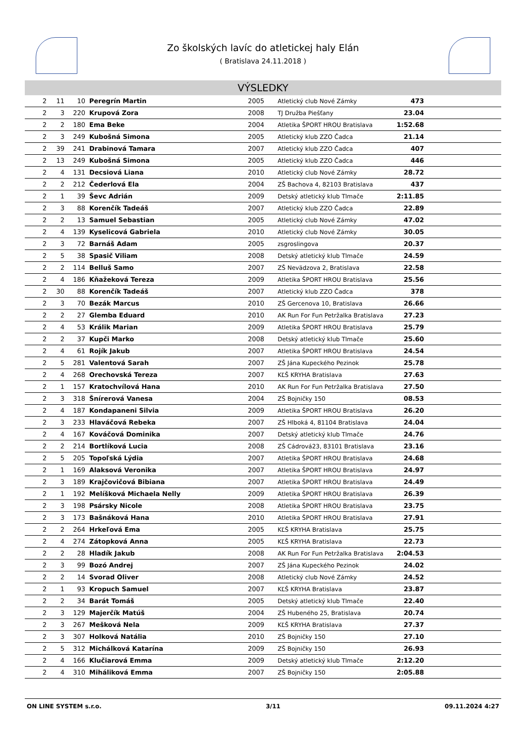Zo školských lavíc do atletickej haly Elán
( Bratislava 24.11.2018 )
VÝSLEDKY
| 2 | 11 | 10 | Peregrín Martin | 2005 | Atletický club Nové Zámky | 473 | |
| 2 | 3 | 220 | Krupová Zora | 2008 | TJ Družba Piešťany | 23.04 | |
| 2 | 2 | 180 | Ema Beke | 2004 | Atletika ŠPORT HROU Bratislava | 1:52.68 | |
| 2 | 3 | 249 | Kubošná Simona | 2005 | Atletický klub ZZO Čadca | 21.14 | |
| 2 | 39 | 241 | Drabinová Tamara | 2007 | Atletický klub ZZO Čadca | 407 | |
| 2 | 13 | 249 | Kubošná Simona | 2005 | Atletický klub ZZO Čadca | 446 | |
| 2 | 4 | 131 | Decsiová Liana | 2010 | Atletický club Nové Zámky | 28.72 | |
| 2 | 2 | 212 | Čederlová Ela | 2004 | ZŠ Bachova 4, 82103 Bratislava | 437 | |
| 2 | 1 | 39 | Ševc Adrián | 2009 | Detský atletický klub Tlmače | 2:11.85 | |
| 2 | 3 | 88 | Korenčík Tadeáš | 2007 | Atletický klub ZZO Čadca | 22.89 | |
| 2 | 2 | 13 | Samuel Sebastian | 2005 | Atletický club Nové Zámky | 47.02 | |
| 2 | 4 | 139 | Kyselicová Gabriela | 2010 | Atletický club Nové Zámky | 30.05 | |
| 2 | 3 | 72 | Barnáš Adam | 2005 | zsgroslingova | 20.37 | |
| 2 | 5 | 38 | Spasič Viliam | 2008 | Detský atletický klub Tlmače | 24.59 | |
| 2 | 2 | 114 | Belluš Samo | 2007 | ZŠ Nevädzova 2, Bratislava | 22.58 | |
| 2 | 4 | 186 | Kňažeková Tereza | 2009 | Atletika ŠPORT HROU Bratislava | 25.56 | |
| 2 | 30 | 88 | Korenčík Tadeáš | 2007 | Atletický klub ZZO Čadca | 378 | |
| 2 | 3 | 70 | Bezák Marcus | 2010 | ZŠ Gercenova 10, Bratislava | 26.66 | |
| 2 | 2 | 27 | Glemba Eduard | 2010 | AK Run For Fun Petržalka Bratislava | 27.23 | |
| 2 | 4 | 53 | Králik Marian | 2009 | Atletika ŠPORT HROU Bratislava | 25.79 | |
| 2 | 2 | 37 | Kupči Marko | 2008 | Detský atletický klub Tlmače | 25.60 | |
| 2 | 4 | 61 | Rojík Jakub | 2007 | Atletika ŠPORT HROU Bratislava | 24.54 | |
| 2 | 5 | 281 | Valentová Sarah | 2007 | ZŠ Jána Kupeckého Pezinok | 25.78 | |
| 2 | 4 | 268 | Orechovská Tereza | 2007 | KĽŠ KRYHA Bratislava | 27.63 | |
| 2 | 1 | 157 | Kratochvílová Hana | 2010 | AK Run For Fun Petržalka Bratislava | 27.50 | |
| 2 | 3 | 318 | Šnírerová Vanesa | 2004 | ZŠ Bojničky 150 | 08.53 | |
| 2 | 4 | 187 | Kondapaneni Silvia | 2009 | Atletika ŠPORT HROU Bratislava | 26.20 | |
| 2 | 3 | 233 | Hlaváčová Rebeka | 2007 | ZŠ Hlboká 4, 81104 Bratislava | 24.04 | |
| 2 | 4 | 167 | Kováčová Dominika | 2007 | Detský atletický klub Tlmače | 24.76 | |
| 2 | 2 | 214 | Bortlíková Lucia | 2008 | ZŠ Cádrová23, 83101 Bratislava | 23.16 | |
| 2 | 5 | 205 | Topoľská Lýdia | 2007 | Atletika ŠPORT HROU Bratislava | 24.68 | |
| 2 | 1 | 169 | Alaksová Veronika | 2007 | Atletika ŠPORT HROU Bratislava | 24.97 | |
| 2 | 3 | 189 | Krajčovičová Bibiana | 2007 | Atletika ŠPORT HROU Bratislava | 24.49 | |
| 2 | 1 | 192 | Melíšková Michaela Nelly | 2009 | Atletika ŠPORT HROU Bratislava | 26.39 | |
| 2 | 3 | 198 | Psársky Nicole | 2008 | Atletika ŠPORT HROU Bratislava | 23.75 | |
| 2 | 3 | 173 | Bašnáková Hana | 2010 | Atletika ŠPORT HROU Bratislava | 27.91 | |
| 2 | 2 | 264 | Hrkeľová Ema | 2005 | KĽŠ KRYHA Bratislava | 25.75 | |
| 2 | 4 | 274 | Zátopková Anna | 2005 | KĽŠ KRYHA Bratislava | 22.73 | |
| 2 | 2 | 28 | Hladík Jakub | 2008 | AK Run For Fun Petržalka Bratislava | 2:04.53 | |
| 2 | 3 | 99 | Bozó Andrej | 2007 | ZŠ Jána Kupeckého Pezinok | 24.02 | |
| 2 | 2 | 14 | Svorad Oliver | 2008 | Atletický club Nové Zámky | 24.52 | |
| 2 | 1 | 93 | Kropuch Samuel | 2007 | KĽŠ KRYHA Bratislava | 23.87 | |
| 2 | 2 | 34 | Barát Tomáš | 2005 | Detský atletický klub Tlmače | 22.40 | |
| 2 | 3 | 129 | Majerčík Matúš | 2004 | ZŠ Hubeného 25, Bratislava | 20.74 | |
| 2 | 3 | 267 | Mešková Nela | 2009 | KĽŠ KRYHA Bratislava | 27.37 | |
| 2 | 3 | 307 | Holková Natália | 2010 | ZŠ Bojničky 150 | 27.10 | |
| 2 | 5 | 312 | Michálková Katarína | 2009 | ZŠ Bojničky 150 | 26.93 | |
| 2 | 4 | 166 | Klučiarová Emma | 2009 | Detský atletický klub Tlmače | 2:12.20 | |
| 2 | 4 | 310 | Miháliková Emma | 2007 | ZŠ Bojničky 150 | 2:05.88 | |
ON LINE SYSTEM s.r.o. 3/11 09.11.2024 4:27